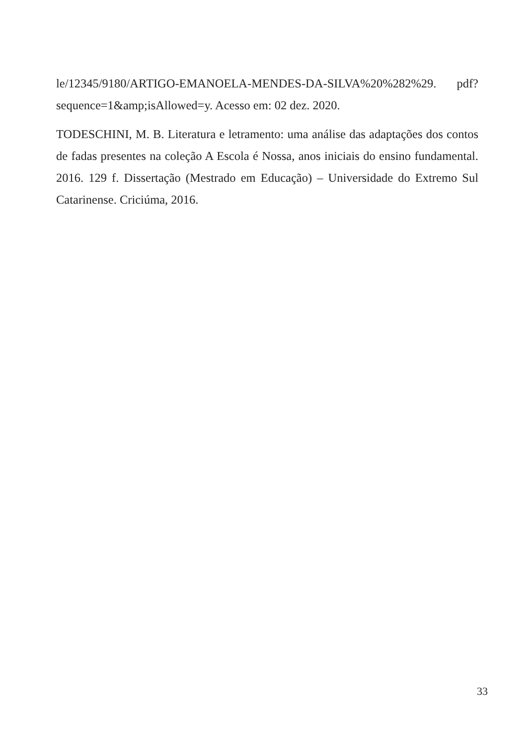le/12345/9180/ARTIGO-EMANOELA-MENDES-DA-SILVA%20%282%29. pdf?sequence=1&amp;isAllowed=y. Acesso em: 02 dez. 2020.
TODESCHINI, M. B. Literatura e letramento: uma análise das adaptações dos contos de fadas presentes na coleção A Escola é Nossa, anos iniciais do ensino fundamental. 2016. 129 f. Dissertação (Mestrado em Educação) – Universidade do Extremo Sul Catarinense. Criciúma, 2016.
33